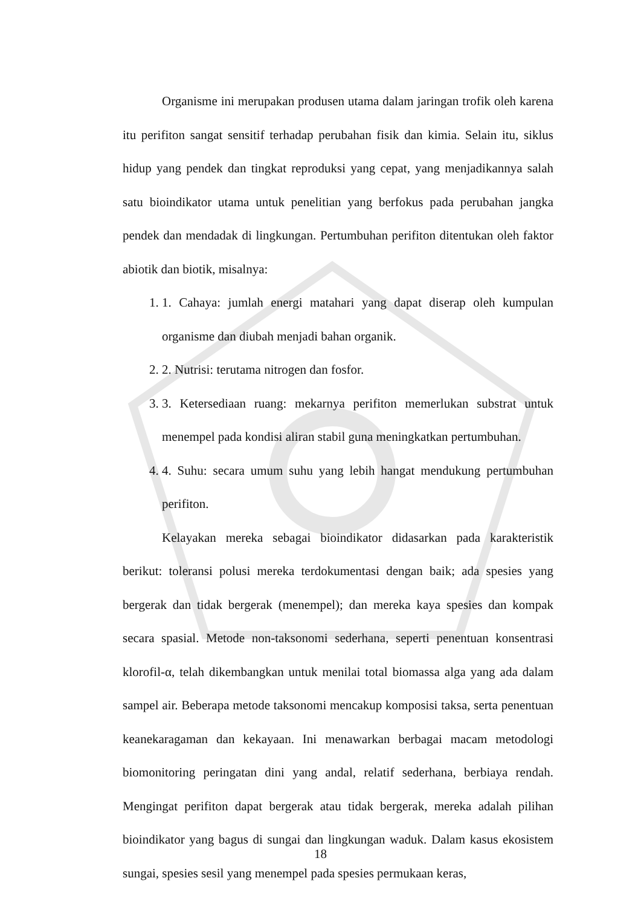Organisme ini merupakan produsen utama dalam jaringan trofik oleh karena itu perifiton sangat sensitif terhadap perubahan fisik dan kimia. Selain itu, siklus hidup yang pendek dan tingkat reproduksi yang cepat, yang menjadikannya salah satu bioindikator utama untuk penelitian yang berfokus pada perubahan jangka pendek dan mendadak di lingkungan. Pertumbuhan perifiton ditentukan oleh faktor abiotik dan biotik, misalnya:
1. 1. Cahaya: jumlah energi matahari yang dapat diserap oleh kumpulan organisme dan diubah menjadi bahan organik.
2. 2. Nutrisi: terutama nitrogen dan fosfor.
3. 3. Ketersediaan ruang: mekarnya perifiton memerlukan substrat untuk menempel pada kondisi aliran stabil guna meningkatkan pertumbuhan.
4. 4. Suhu: secara umum suhu yang lebih hangat mendukung pertumbuhan perifiton.
Kelayakan mereka sebagai bioindikator didasarkan pada karakteristik berikut: toleransi polusi mereka terdokumentasi dengan baik; ada spesies yang bergerak dan tidak bergerak (menempel); dan mereka kaya spesies dan kompak secara spasial. Metode non-taksonomi sederhana, seperti penentuan konsentrasi klorofil-α, telah dikembangkan untuk menilai total biomassa alga yang ada dalam sampel air. Beberapa metode taksonomi mencakup komposisi taksa, serta penentuan keanekaragaman dan kekayaan. Ini menawarkan berbagai macam metodologi biomonitoring peringatan dini yang andal, relatif sederhana, berbiaya rendah. Mengingat perifiton dapat bergerak atau tidak bergerak, mereka adalah pilihan bioindikator yang bagus di sungai dan lingkungan waduk. Dalam kasus ekosistem sungai, spesies sesil yang menempel pada spesies permukaan keras,
18